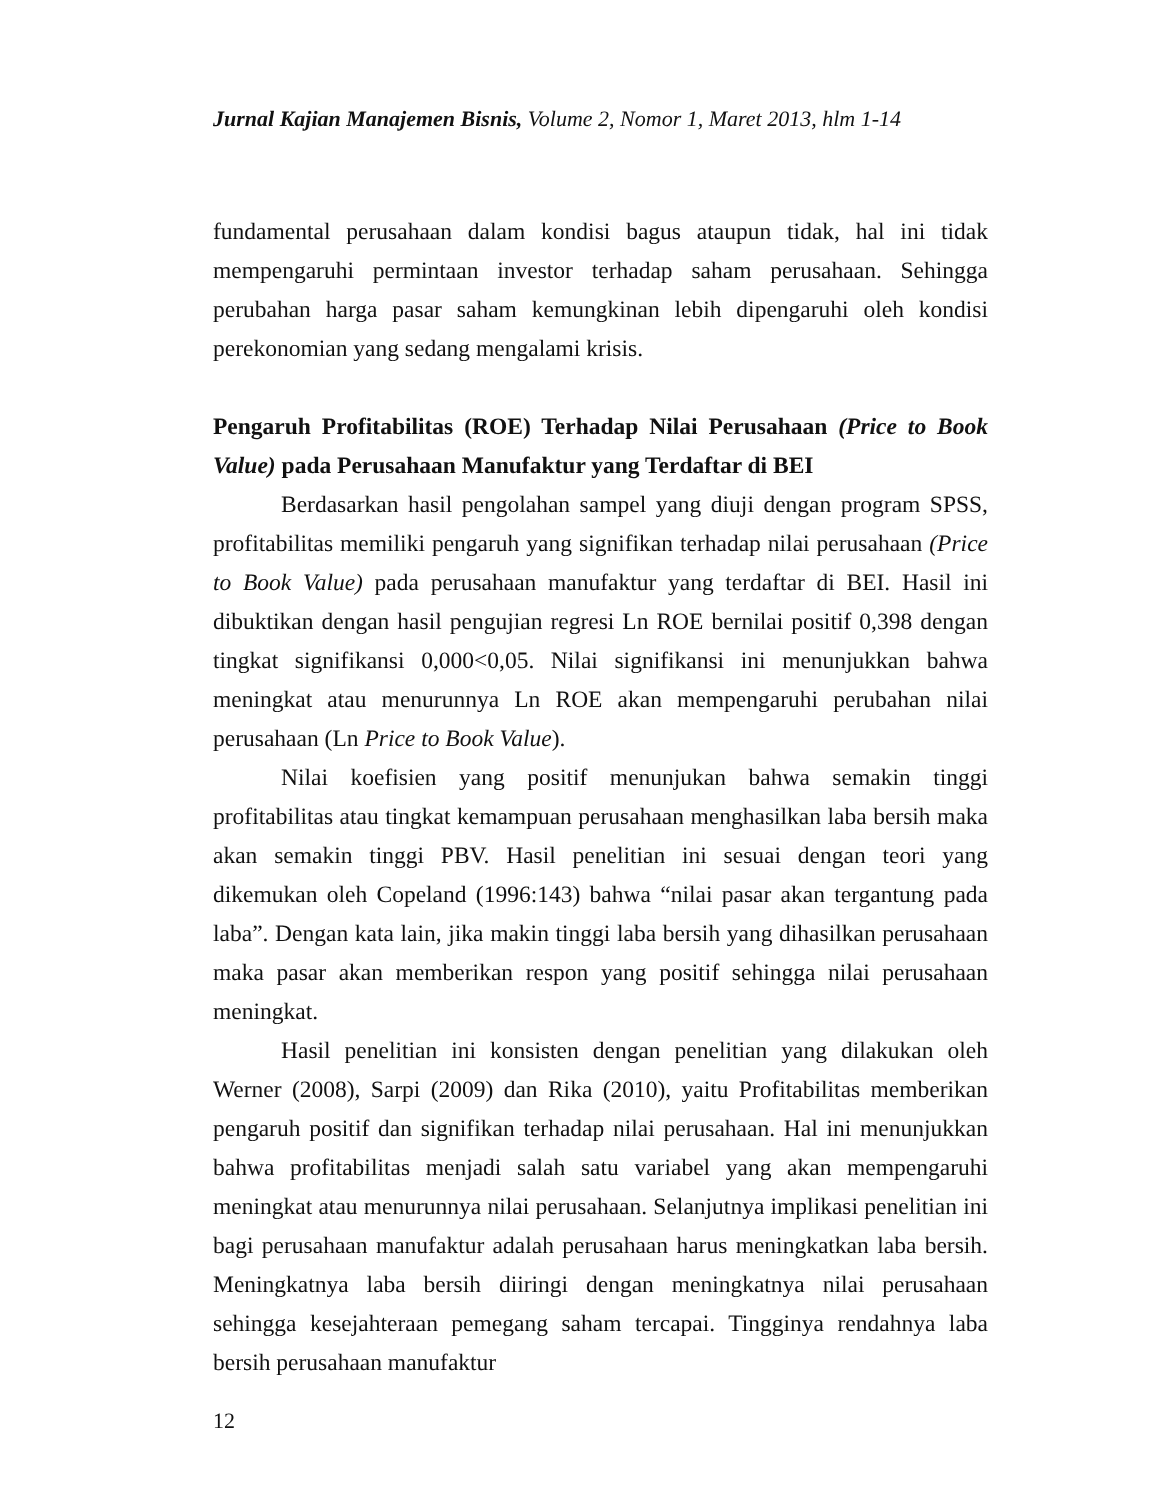Jurnal Kajian Manajemen Bisnis, Volume 2, Nomor 1, Maret 2013, hlm 1-14
fundamental perusahaan dalam kondisi bagus ataupun tidak, hal ini tidak mempengaruhi permintaan investor terhadap saham perusahaan. Sehingga perubahan harga pasar saham kemungkinan lebih dipengaruhi oleh kondisi perekonomian yang sedang mengalami krisis.
Pengaruh Profitabilitas (ROE) Terhadap Nilai Perusahaan (Price to Book Value) pada Perusahaan Manufaktur yang Terdaftar di BEI
Berdasarkan hasil pengolahan sampel yang diuji dengan program SPSS, profitabilitas memiliki pengaruh yang signifikan terhadap nilai perusahaan (Price to Book Value) pada perusahaan manufaktur yang terdaftar di BEI. Hasil ini dibuktikan dengan hasil pengujian regresi Ln ROE bernilai positif 0,398 dengan tingkat signifikansi 0,000<0,05. Nilai signifikansi ini menunjukkan bahwa meningkat atau menurunnya Ln ROE akan mempengaruhi perubahan nilai perusahaan (Ln Price to Book Value).
Nilai koefisien yang positif menunjukan bahwa semakin tinggi profitabilitas atau tingkat kemampuan perusahaan menghasilkan laba bersih maka akan semakin tinggi PBV. Hasil penelitian ini sesuai dengan teori yang dikemukan oleh Copeland (1996:143) bahwa “nilai pasar akan tergantung pada laba”. Dengan kata lain, jika makin tinggi laba bersih yang dihasilkan perusahaan maka pasar akan memberikan respon yang positif sehingga nilai perusahaan meningkat.
Hasil penelitian ini konsisten dengan penelitian yang dilakukan oleh Werner (2008), Sarpi (2009) dan Rika (2010), yaitu Profitabilitas memberikan pengaruh positif dan signifikan terhadap nilai perusahaan. Hal ini menunjukkan bahwa profitabilitas menjadi salah satu variabel yang akan mempengaruhi meningkat atau menurunnya nilai perusahaan. Selanjutnya implikasi penelitian ini bagi perusahaan manufaktur adalah perusahaan harus meningkatkan laba bersih. Meningkatnya laba bersih diiringi dengan meningkatnya nilai perusahaan sehingga kesejahteraan pemegang saham tercapai. Tingginya rendahnya laba bersih perusahaan manufaktur
12